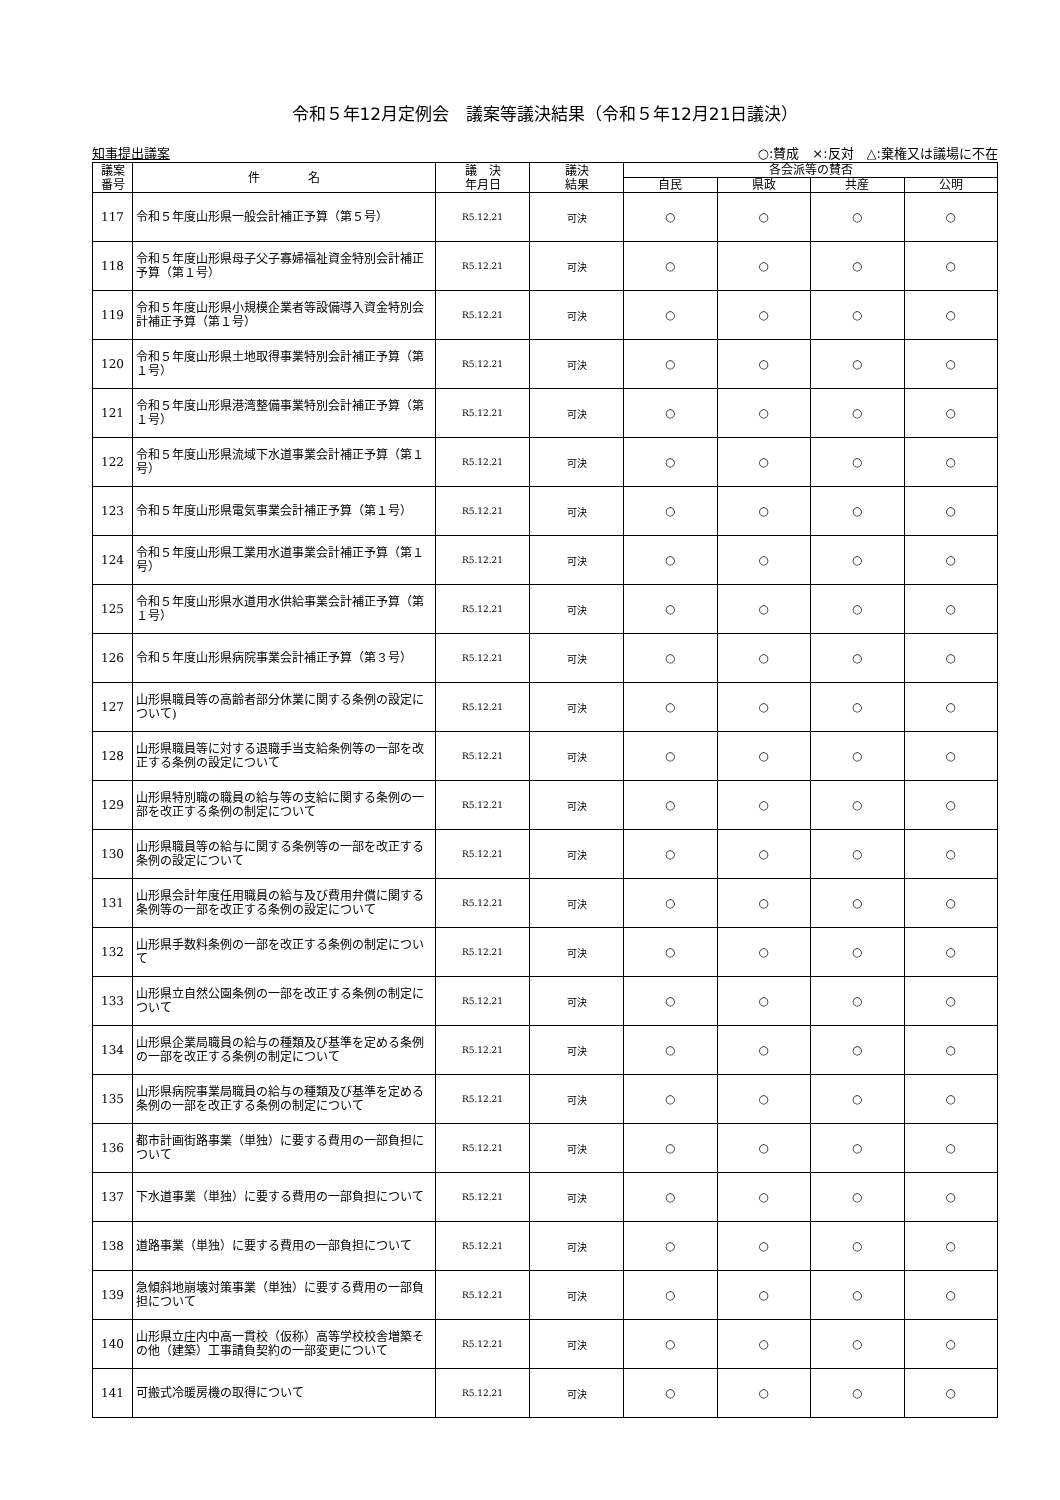令和５年12月定例会　議案等議決結果（令和５年12月21日議決）
知事提出議案 ○:賛成　×:反対　△:棄権又は議場に不在
| 議案 番号 | 件 名 | 議 決 年月日 | 議決 結果 | 各会派等の賛否 | | | |
| --- | --- | --- | --- | --- | --- | --- | --- |
| | | | | 自民 | 県政 | 共産 | 公明 |
| 117 | 令和５年度山形県一般会計補正予算（第５号） | R5.12.21 | 可決 | ○ | ○ | ○ | ○ |
| 118 | 令和５年度山形県母子父子寡婦福祉資金特別会計補正予算（第１号） | R5.12.21 | 可決 | ○ | ○ | ○ | ○ |
| 119 | 令和５年度山形県小規模企業者等設備導入資金特別会計補正予算（第１号） | R5.12.21 | 可決 | ○ | ○ | ○ | ○ |
| 120 | 令和５年度山形県土地取得事業特別会計補正予算（第１号） | R5.12.21 | 可決 | ○ | ○ | ○ | ○ |
| 121 | 令和５年度山形県港湾整備事業特別会計補正予算（第１号） | R5.12.21 | 可決 | ○ | ○ | ○ | ○ |
| 122 | 令和５年度山形県流域下水道事業会計補正予算（第１号） | R5.12.21 | 可決 | ○ | ○ | ○ | ○ |
| 123 | 令和５年度山形県電気事業会計補正予算（第１号） | R5.12.21 | 可決 | ○ | ○ | ○ | ○ |
| 124 | 令和５年度山形県工業用水道事業会計補正予算（第１号） | R5.12.21 | 可決 | ○ | ○ | ○ | ○ |
| 125 | 令和５年度山形県水道用水供給事業会計補正予算（第１号） | R5.12.21 | 可決 | ○ | ○ | ○ | ○ |
| 126 | 令和５年度山形県病院事業会計補正予算（第３号） | R5.12.21 | 可決 | ○ | ○ | ○ | ○ |
| 127 | 山形県職員等の高齢者部分休業に関する条例の設定について) | R5.12.21 | 可決 | ○ | ○ | ○ | ○ |
| 128 | 山形県職員等に対する退職手当支給条例等の一部を改正する条例の設定について | R5.12.21 | 可決 | ○ | ○ | ○ | ○ |
| 129 | 山形県特別職の職員の給与等の支給に関する条例の一部を改正する条例の制定について | R5.12.21 | 可決 | ○ | ○ | ○ | ○ |
| 130 | 山形県職員等の給与に関する条例等の一部を改正する条例の設定について | R5.12.21 | 可決 | ○ | ○ | ○ | ○ |
| 131 | 山形県会計年度任用職員の給与及び費用弁償に関する条例等の一部を改正する条例の設定について | R5.12.21 | 可決 | ○ | ○ | ○ | ○ |
| 132 | 山形県手数料条例の一部を改正する条例の制定について | R5.12.21 | 可決 | ○ | ○ | ○ | ○ |
| 133 | 山形県立自然公園条例の一部を改正する条例の制定について | R5.12.21 | 可決 | ○ | ○ | ○ | ○ |
| 134 | 山形県企業局職員の給与の種類及び基準を定める条例の一部を改正する条例の制定について | R5.12.21 | 可決 | ○ | ○ | ○ | ○ |
| 135 | 山形県病院事業局職員の給与の種類及び基準を定める条例の一部を改正する条例の制定について | R5.12.21 | 可決 | ○ | ○ | ○ | ○ |
| 136 | 都市計画街路事業（単独）に要する費用の一部負担について | R5.12.21 | 可決 | ○ | ○ | ○ | ○ |
| 137 | 下水道事業（単独）に要する費用の一部負担について | R5.12.21 | 可決 | ○ | ○ | ○ | ○ |
| 138 | 道路事業（単独）に要する費用の一部負担について | R5.12.21 | 可決 | ○ | ○ | ○ | ○ |
| 139 | 急傾斜地崩壊対策事業（単独）に要する費用の一部負担について | R5.12.21 | 可決 | ○ | ○ | ○ | ○ |
| 140 | 山形県立庄内中高一貫校（仮称）高等学校校舎増築その他（建築）工事請負契約の一部変更について | R5.12.21 | 可決 | ○ | ○ | ○ | ○ |
| 141 | 可搬式冷暖房機の取得について | R5.12.21 | 可決 | ○ | ○ | ○ | ○ |